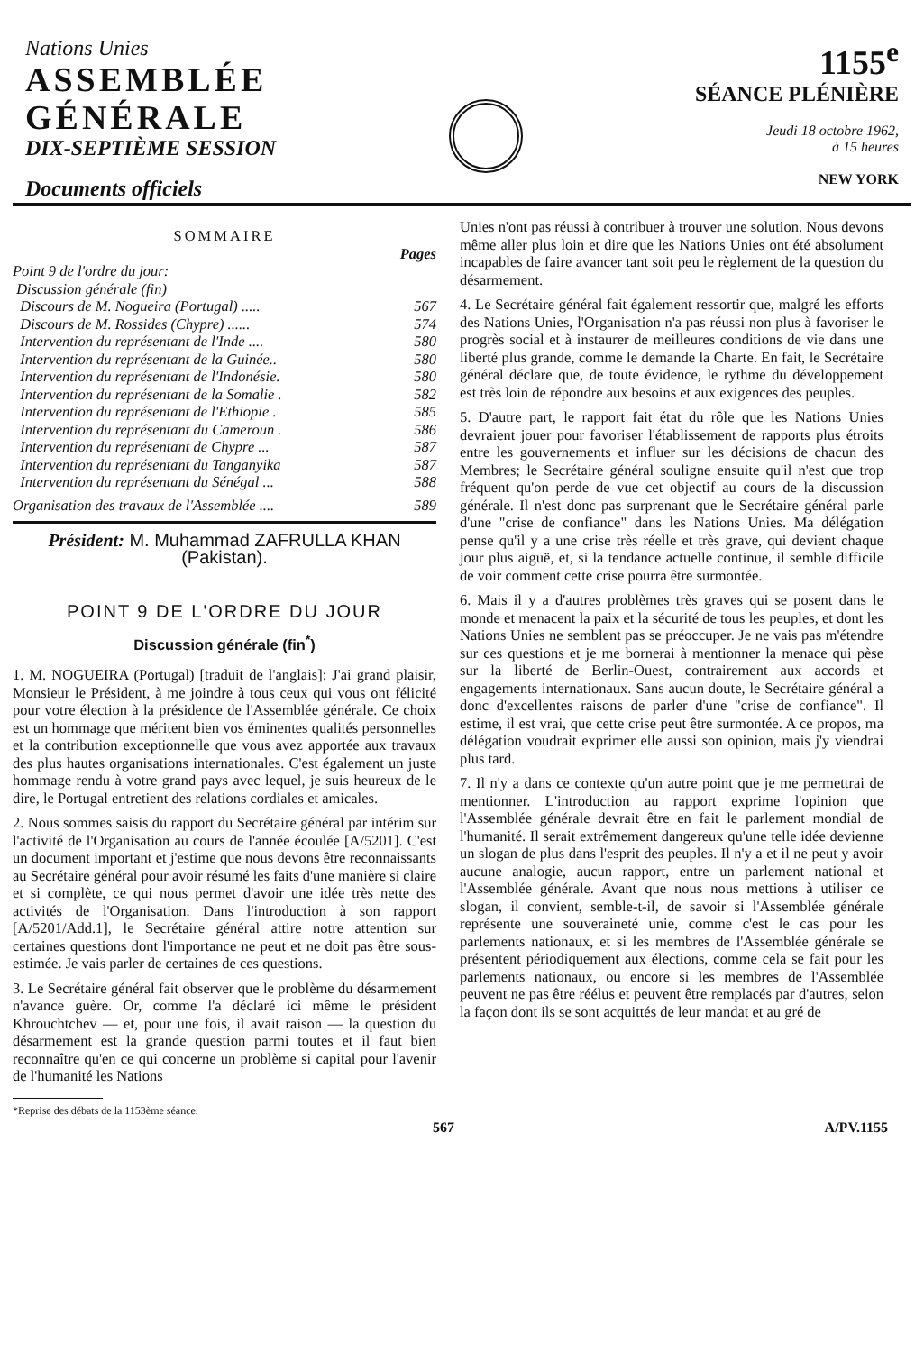Nations Unies
ASSEMBLÉE
GÉNÉRALE
DIX-SEPTIÈME SESSION
Documents officiels
1155<sup>e</sup>
SÉANCE PLÉNIÈRE
Jeudi 18 octobre 1962,
à 15 heures
NEW YORK
SOMMAIRE
Pages
Point 9 de l'ordre du jour:
Discussion générale (fin)
Discours de M. Nogueira (Portugal) ..... 567
Discours de M. Rossides (Chypre) ...... 574
Intervention du représentant de l'Inde .... 580
Intervention du représentant de la Guinée.. 580
Intervention du représentant de l'Indonésie. 580
Intervention du représentant de la Somalie . 582
Intervention du représentant de l'Ethiopie . 585
Intervention du représentant du Cameroun . 586
Intervention du représentant de Chypre ... 587
Intervention du représentant du Tanganyika 587
Intervention du représentant du Sénégal ... 588
Organisation des travaux de l'Assemblée .... 589
Président: M. Muhammad ZAFRULLA KHAN
(Pakistan).
POINT 9 DE L'ORDRE DU JOUR
Discussion générale (fin<sup>*</sup>)
1. M. NOGUEIRA (Portugal) [traduit de l'anglais]: J'ai grand plaisir, Monsieur le Président, à me joindre à tous ceux qui vous ont félicité pour votre élection à la présidence de l'Assemblée générale. Ce choix est un hommage que méritent bien vos éminentes qualités personnelles et la contribution exceptionnelle que vous avez apportée aux travaux des plus hautes organisations internationales. C'est également un juste hommage rendu à votre grand pays avec lequel, je suis heureux de le dire, le Portugal entretient des relations cordiales et amicales.
2. Nous sommes saisis du rapport du Secrétaire général par intérim sur l'activité de l'Organisation au cours de l'année écoulée [A/5201]. C'est un document important et j'estime que nous devons être reconnaissants au Secrétaire général pour avoir résumé les faits d'une manière si claire et si complète, ce qui nous permet d'avoir une idée très nette des activités de l'Organisation. Dans l'introduction à son rapport [A/5201/Add.1], le Secrétaire général attire notre attention sur certaines questions dont l'importance ne peut et ne doit pas être sous-estimée. Je vais parler de certaines de ces questions.
3. Le Secrétaire général fait observer que le problème du désarmement n'avance guère. Or, comme l'a déclaré ici même le président Khrouchtchev — et, pour une fois, il avait raison — la question du désarmement est la grande question parmi toutes et il faut bien reconnaître qu'en ce qui concerne un problème si capital pour l'avenir de l'humanité les Nations
*Reprise des débats de la 1153ème séance.
Unies n'ont pas réussi à contribuer à trouver une solution. Nous devons même aller plus loin et dire que les Nations Unies ont été absolument incapables de faire avancer tant soit peu le règlement de la question du désarmement.
4. Le Secrétaire général fait également ressortir que, malgré les efforts des Nations Unies, l'Organisation n'a pas réussi non plus à favoriser le progrès social et à instaurer de meilleures conditions de vie dans une liberté plus grande, comme le demande la Charte. En fait, le Secrétaire général déclare que, de toute évidence, le rythme du développement est très loin de répondre aux besoins et aux exigences des peuples.
5. D'autre part, le rapport fait état du rôle que les Nations Unies devraient jouer pour favoriser l'établissement de rapports plus étroits entre les gouvernements et influer sur les décisions de chacun des Membres; le Secrétaire général souligne ensuite qu'il n'est que trop fréquent qu'on perde de vue cet objectif au cours de la discussion générale. Il n'est donc pas surprenant que le Secrétaire général parle d'une "crise de confiance" dans les Nations Unies. Ma délégation pense qu'il y a une crise très réelle et très grave, qui devient chaque jour plus aiguë, et, si la tendance actuelle continue, il semble difficile de voir comment cette crise pourra être surmontée.
6. Mais il y a d'autres problèmes très graves qui se posent dans le monde et menacent la paix et la sécurité de tous les peuples, et dont les Nations Unies ne semblent pas se préoccuper. Je ne vais pas m'étendre sur ces questions et je me bornerai à mentionner la menace qui pèse sur la liberté de Berlin-Ouest, contrairement aux accords et engagements internationaux. Sans aucun doute, le Secrétaire général a donc d'excellentes raisons de parler d'une "crise de confiance". Il estime, il est vrai, que cette crise peut être surmontée. A ce propos, ma délégation voudrait exprimer elle aussi son opinion, mais j'y viendrai plus tard.
7. Il n'y a dans ce contexte qu'un autre point que je me permettrai de mentionner. L'introduction au rapport exprime l'opinion que l'Assemblée générale devrait être en fait le parlement mondial de l'humanité. Il serait extrêmement dangereux qu'une telle idée devienne un slogan de plus dans l'esprit des peuples. Il n'y a et il ne peut y avoir aucune analogie, aucun rapport, entre un parlement national et l'Assemblée générale. Avant que nous nous mettions à utiliser ce slogan, il convient, semble-t-il, de savoir si l'Assemblée générale représente une souveraineté unie, comme c'est le cas pour les parlements nationaux, et si les membres de l'Assemblée générale se présentent périodiquement aux élections, comme cela se fait pour les parlements nationaux, ou encore si les membres de l'Assemblée peuvent ne pas être réélus et peuvent être remplacés par d'autres, selon la façon dont ils se sont acquittés de leur mandat et au gré de
567 A/PV.1155